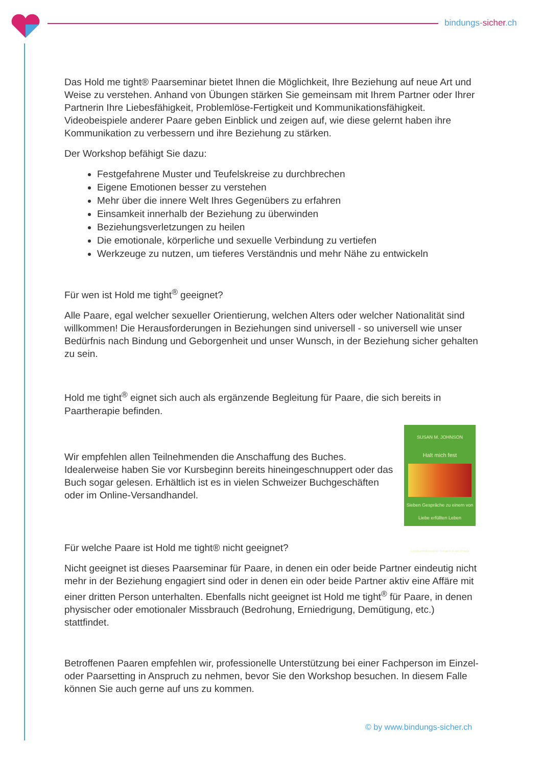bindungs-sicher.ch
Das Hold me tight® Paarseminar bietet Ihnen die Möglichkeit, Ihre Beziehung auf neue Art und Weise zu verstehen. Anhand von Übungen stärken Sie gemeinsam mit Ihrem Partner oder Ihrer Partnerin Ihre Liebesfähigkeit, Problemlöse-Fertigkeit und Kommunikationsfähigkeit. Videobeispiele anderer Paare geben Einblick und zeigen auf, wie diese gelernt haben ihre Kommunikation zu verbessern und ihre Beziehung zu stärken.
Der Workshop befähigt Sie dazu:
Festgefahrene Muster und Teufelskreise zu durchbrechen
Eigene Emotionen besser zu verstehen
Mehr über die innere Welt Ihres Gegenübers zu erfahren
Einsamkeit innerhalb der Beziehung zu überwinden
Beziehungsverletzungen zu heilen
Die emotionale, körperliche und sexuelle Verbindung zu vertiefen
Werkzeuge zu nutzen, um tieferes Verständnis und mehr Nähe zu entwickeln
Für wen ist Hold me tight<sup>®</sup> geeignet?
Alle Paare, egal welcher sexueller Orientierung, welchen Alters oder welcher Nationalität sind willkommen! Die Herausforderungen in Beziehungen sind universell - so universell wie unser Bedürfnis nach Bindung und Geborgenheit und unser Wunsch, in der Beziehung sicher gehalten zu sein.
Hold me tight<sup>®</sup> eignet sich auch als ergänzende Begleitung für Paare, die sich bereits in Paartherapie befinden.
SUSAN M. JOHNSON
Halt mich fest
Sieben Gespräche zu einem von Liebe erfüllten Leben
Emotionsfokussierte Therapie in der Praxis
Wir empfehlen allen Teilnehmenden die Anschaffung des Buches. Idealerweise haben Sie vor Kursbeginn bereits hineingeschnuppert oder das Buch sogar gelesen. Erhältlich ist es in vielen Schweizer Buchgeschäften oder im Online-Versandhandel.
Für welche Paare ist Hold me tight® nicht geeignet?
Nicht geeignet ist dieses Paarseminar für Paare, in denen ein oder beide Partner eindeutig nicht mehr in der Beziehung engagiert sind oder in denen ein oder beide Partner aktiv eine Affäre mit einer dritten Person unterhalten. Ebenfalls nicht geeignet ist Hold me tight<sup>®</sup> für Paare, in denen physischer oder emotionaler Missbrauch (Bedrohung, Erniedrigung, Demütigung, etc.) stattfindet.
Betroffenen Paaren empfehlen wir, professionelle Unterstützung bei einer Fachperson im Einzel- oder Paarsetting in Anspruch zu nehmen, bevor Sie den Workshop besuchen. In diesem Falle können Sie auch gerne auf uns zu kommen.
© by www.bindungs-sicher.ch